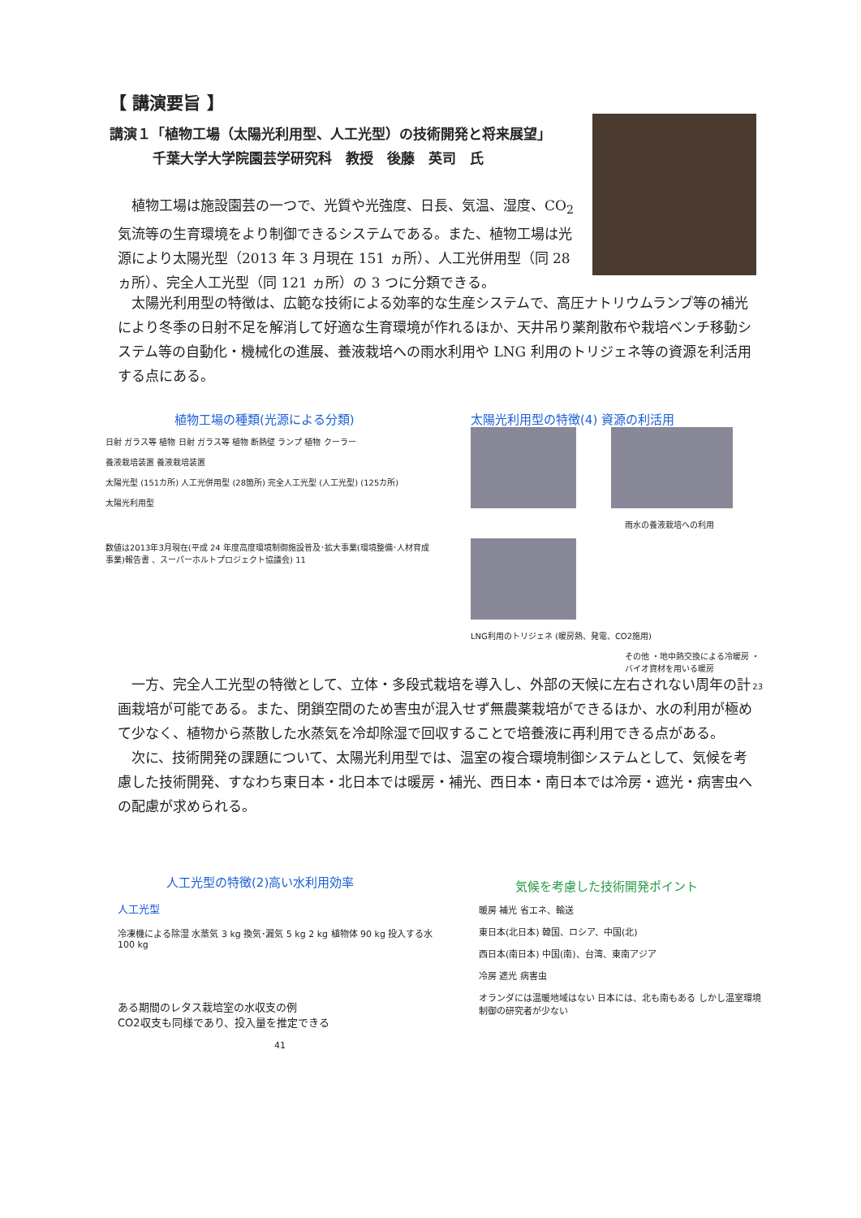【 講演要旨 】
講演１「植物工場（太陽光利用型、人工光型）の技術開発と将来展望」
千葉大学大学院園芸学研究科　教授　後藤　英司　氏
　植物工場は施設園芸の一つで、光質や光強度、日長、気温、湿度、CO<sub>2</sub>気流等の生育環境をより制御できるシステムである。また、植物工場は光源により太陽光型（2013 年 3 月現在 151 ヵ所）、人工光併用型（同 28 ヵ所）、完全人工光型（同 121 ヵ所）の 3 つに分類できる。
　太陽光利用型の特徴は、広範な技術による効率的な生産システムで、高圧ナトリウムランプ等の補光により冬季の日射不足を解消して好適な生育環境が作れるほか、天井吊り薬剤散布や栽培ベンチ移動システム等の自動化・機械化の進展、養液栽培への雨水利用や LNG 利用のトリジェネ等の資源を利活用する点にある。
植物工場の種類(光源による分類)
日射 ガラス等 植物 日射 ガラス等 植物 断熱壁 ランプ 植物 クーラー
養液栽培装置 養液栽培装置
太陽光型 (151カ所) 人工光併用型 (28箇所) 完全人工光型 (人工光型) (125カ所)
太陽光利用型
数値は2013年3月現在(平成 24 年度高度環境制御施設普及･拡大事業(環境整備･人材育成事業)報告書 、スーパーホルトプロジェクト協議会) 11
太陽光利用型の特徴(4) 資源の利活用
雨水の養液栽培への利用
LNG利用のトリジェネ (暖房熱、発電、CO2施用)
その他 ・地中熱交換による冷暖房 ・バイオ資材を用いる暖房
23
　一方、完全人工光型の特徴として、立体・多段式栽培を導入し、外部の天候に左右されない周年の計画栽培が可能である。また、閉鎖空間のため害虫が混入せず無農薬栽培ができるほか、水の利用が極めて少なく、植物から蒸散した水蒸気を冷却除湿で回収することで培養液に再利用できる点がある。
　次に、技術開発の課題について、太陽光利用型では、温室の複合環境制御システムとして、気候を考慮した技術開発、すなわち東日本・北日本では暖房・補光、西日本・南日本では冷房・遮光・病害虫への配慮が求められる。
人工光型の特徴(2)高い水利用効率
人工光型
冷凍機による除湿 水蒸気 3 kg 換気･漏気 5 kg 2 kg 植物体 90 kg 投入する水 100 kg
ある期間のレタス栽培室の水収支の例
CO2収支も同様であり、投入量を推定できる
41
気候を考慮した技術開発ポイント
暖房 補光 省エネ、輸送
東日本(北日本) 韓国、ロシア、中国(北)
西日本(南日本) 中国(南)、台湾、東南アジア
冷房 遮光 病害虫
オランダには温暖地域はない 日本には、北も南もある しかし温室環境制御の研究者が少ない